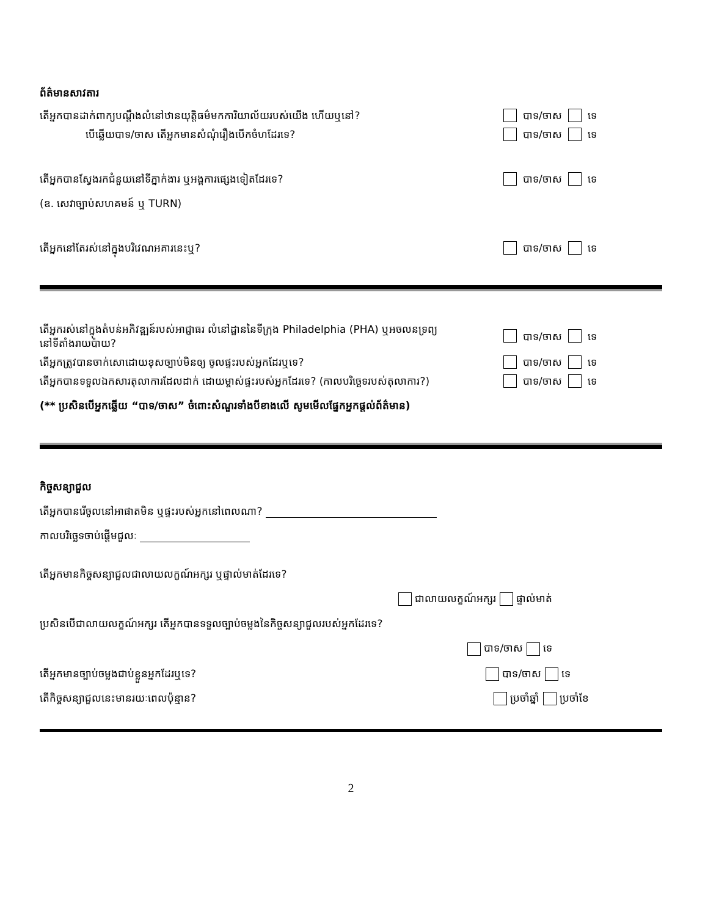ព័ត៌មានសាវតារ
តើអ្នកបានដាក់ពាក្យបណ្តឹងលំនៅឋានយុត្តិធម៌មកការិយាល័យរបស់យើង ហើយឬនៅ?
បាទ/ចាស ទេ
បើឆ្លើយបាទ/ចាស តើអ្នកមានសំណុំរឿងបើកចំហដែរទេ? បាទ/ចាស ទេ
តើអ្នកបានស្វែងរកជំនួយនៅទីភ្នាក់ងារ ឬអង្គការផ្សេងទៀតដែរទេ? បាទ/ចាស ទេ
(ឧ. សេវាច្បាប់សហគមន៍ ឬ TURN)
តើអ្នកនៅតែរស់នៅក្នុងបរិវេណអគារនេះឬ? បាទ/ចាស ទេ
តើអ្នករស់នៅក្នុងតំបន់អភិវឌ្ឍន៍របស់អាជ្ញាធរ លំនៅដ្ឋាននៃទីក្រុង Philadelphia (PHA) ឬអចលនទ្រព្យនៅទីតាំងរាយប៉ាយ?
បាទ/ចាស ទេ
តើអ្នកត្រូវបានចាក់សោដោយខុសច្បាប់មិនឲ្យ ចូលផ្ទះរបស់អ្នកដែរឬទេ? បាទ/ចាស ទេ
តើអ្នកបានទទួលឯកសារតុលាការដែលដាក់ ដោយម្ចាស់ផ្ទះរបស់អ្នកដែរទេ? (កាលបរិច្ឆេទរបស់តុលាការ?)
បាទ/ចាស ទេ
(** ប្រសិនបើអ្នកឆ្លើយ “បាទ/ចាស” ចំពោះសំណួរទាំងបីខាងលើ សូមមើលផ្នែកអ្នកផ្តល់ព័ត៌មាន)
កិច្ចសន្យាជួល
តើអ្នកបានរើចូលនៅអាផាតមិន ឬផ្ទះរបស់អ្នកនៅពេលណា?
កាលបរិច្ឆេទចាប់ផ្តើមជួលៈ
តើអ្នកមានកិច្ចសន្យាជួលជាលាយលក្ខណ៍អក្សរ ឬផ្ទាល់មាត់ដែរទេ?
ជាលាយលក្ខណ៍អក្សរ ផ្ទាល់មាត់
ប្រសិនបើជាលាយលក្ខណ៍អក្សរ តើអ្នកបានទទួលច្បាប់ចម្លងនៃកិច្ចសន្យាជួលរបស់អ្នកដែរទេ?
បាទ/ចាស ទេ
តើអ្នកមានច្បាប់ចម្លងជាប់ខ្លួនអ្នកដែរឬទេ? បាទ/ចាស ទេ
តើកិច្ចសន្យាជួលនេះមានរយៈពេលប៉ុន្មាន? ប្រចាំឆ្នាំ ប្រចាំខែ
2